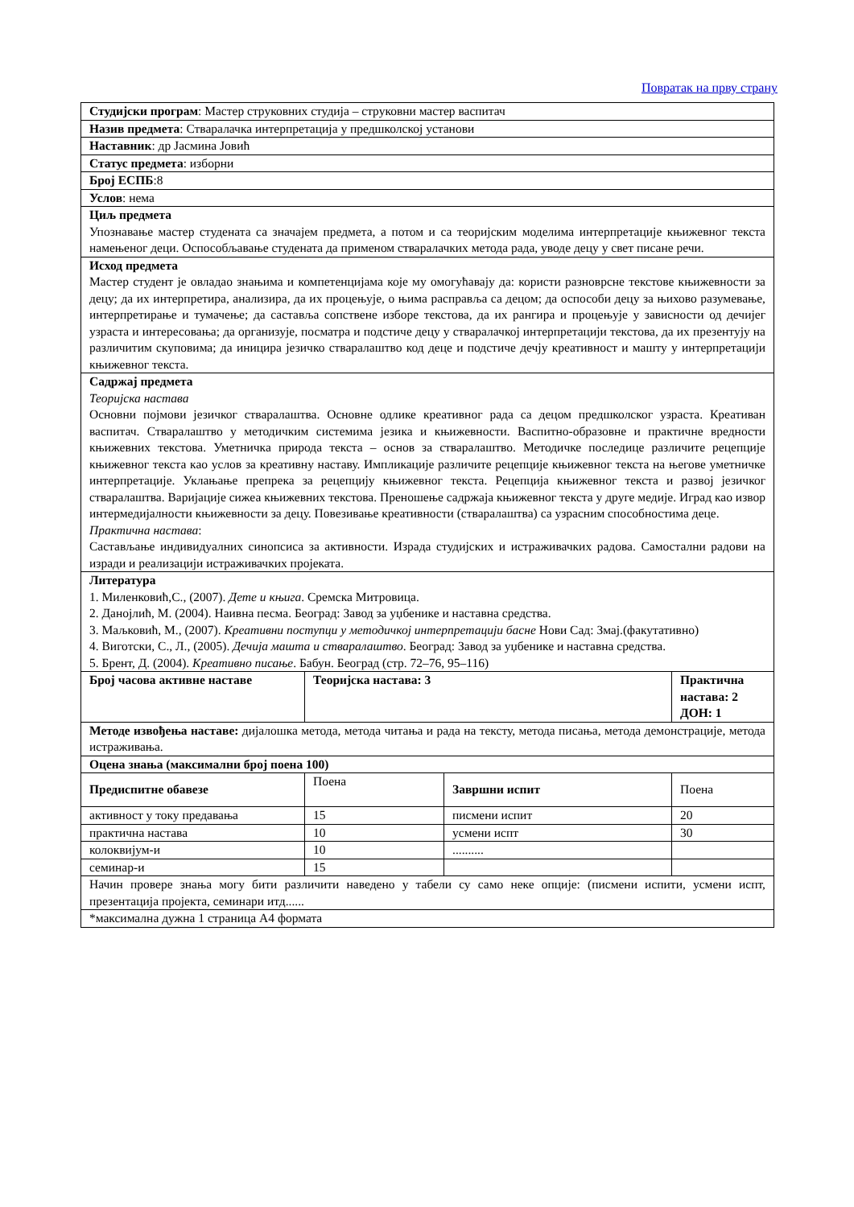Повратак на прву страну
| Студијски програм : Мастер струковних студија – струковни мастер васпитач | | | |
| Назив предмета : Стваралачка интерпретација у предшколској установи | | | |
| Наставник : др Јасмина Јовић | | | |
| Статус предмета : изборни | | | |
| Број ЕСПБ :8 | | | |
| Услов : нема | | | |
| Циљ предмета Упознавање мастер студената са значајем предмета, а потом и са теоријским моделима интерпретације књижевног текста намењеног деци. Оспособљавање студената да применом стваралачких метода рада, уводе децу у свет писане речи. | | | |
| Исход предмета Мастер студент је овладао знањима и компетенцијама које му омогућавају да: користи разноврсне текстове књижевности за децу; да их интерпретира, анализира, да их процењује, о њима расправља са децом; да оспособи децу за њихово разумевање, интерпретирање и тумачење; да састављa сопствене изборе текстова, да их рангира и процењује у зависности од дечијег узраста и интересовања; да организује, посматра и подстиче децу у стваралачкој интерпретацији текстова, да их презентују на различитим скуповима; да иницира језичко стваралаштво код деце и подстиче дечју креативност и машту у интерпретацији књижевног текста. | | | |
| Садржај предмета Теоријска настава Основни појмови језичког стваралаштва. Основне одлике креативног рада са децом предшколског узраста. Креативан васпитач. Стваралаштво у методичким системима језика и књижевности. Васпитно-образовне и практичне вредности књижевних текстова. Уметничка природа текста – основ за стваралаштво. Методичке последице различите рецепције књижевног текста као услов за креативну наставу. Импликације различите рецепције књижевног текста на његове уметничке интерпретације. Уклањање препрека за рецепцију књижевног текста. Рецепција књижевног текста и развој језичког стваралаштва. Варијације сижеа књижевних текстова. Преношење садржаја књижевног текста у друге медије. Иград као извор интермедијалности књижевности за децу. Повезивање креативности (стваралаштва) са узрасним способностима деце. Практична настава : Састављање индивидуалних синопсиса за активности. Израда студијских и истраживачких радова. Самостални радови на изради и реализацији истраживачких пројеката. | | | |
| Литература 1. Миленковић,С., (2007). Дете и књига . Сремска Митровица. 2. Данојлић, М. (2004). Наивна песма. Београд: Завод за уџбенике и наставна средства. 3. Маљковић, М., (2007). Креативни поступци у методичкој интерпретацији басне Нови Сад: Змај.(факутативно) 4. Виготски, С., Л., (2005). Дечија машта и стваралаштво . Београд: Завод за уџбенике и наставна средства. 5. Брент, Д. (2004). Креативно писање . Бабун. Београд (стр. 72–76, 95–116) | | | |
| Број часова активне наставе | Теоријска настава: 3 | | Практична настава: 2 ДОН: 1 |
| Методе извођења наставе: дијалошка метода, метода читања и рада на тексту, метода писања, метода демонстрације, метода истраживања. | | | |
| Оцена знања (максимални број поена 100) | | | |
| Предиспитне обавезе | Поена | Завршни испит | Поена |
| активност у току предавања | 15 | писмени испит | 20 |
| практична настава | 10 | усмени испт | 30 |
| колоквијум-и | 10 | .......... | |
| семинар-и | 15 | | |
| Начин провере знања могу бити различити наведено у табели су само неке опције: (писмени испити, усмени испт, презентација пројекта, семинари итд...... | | | |
| *максимална дужна 1 страница А4 формата | | | |